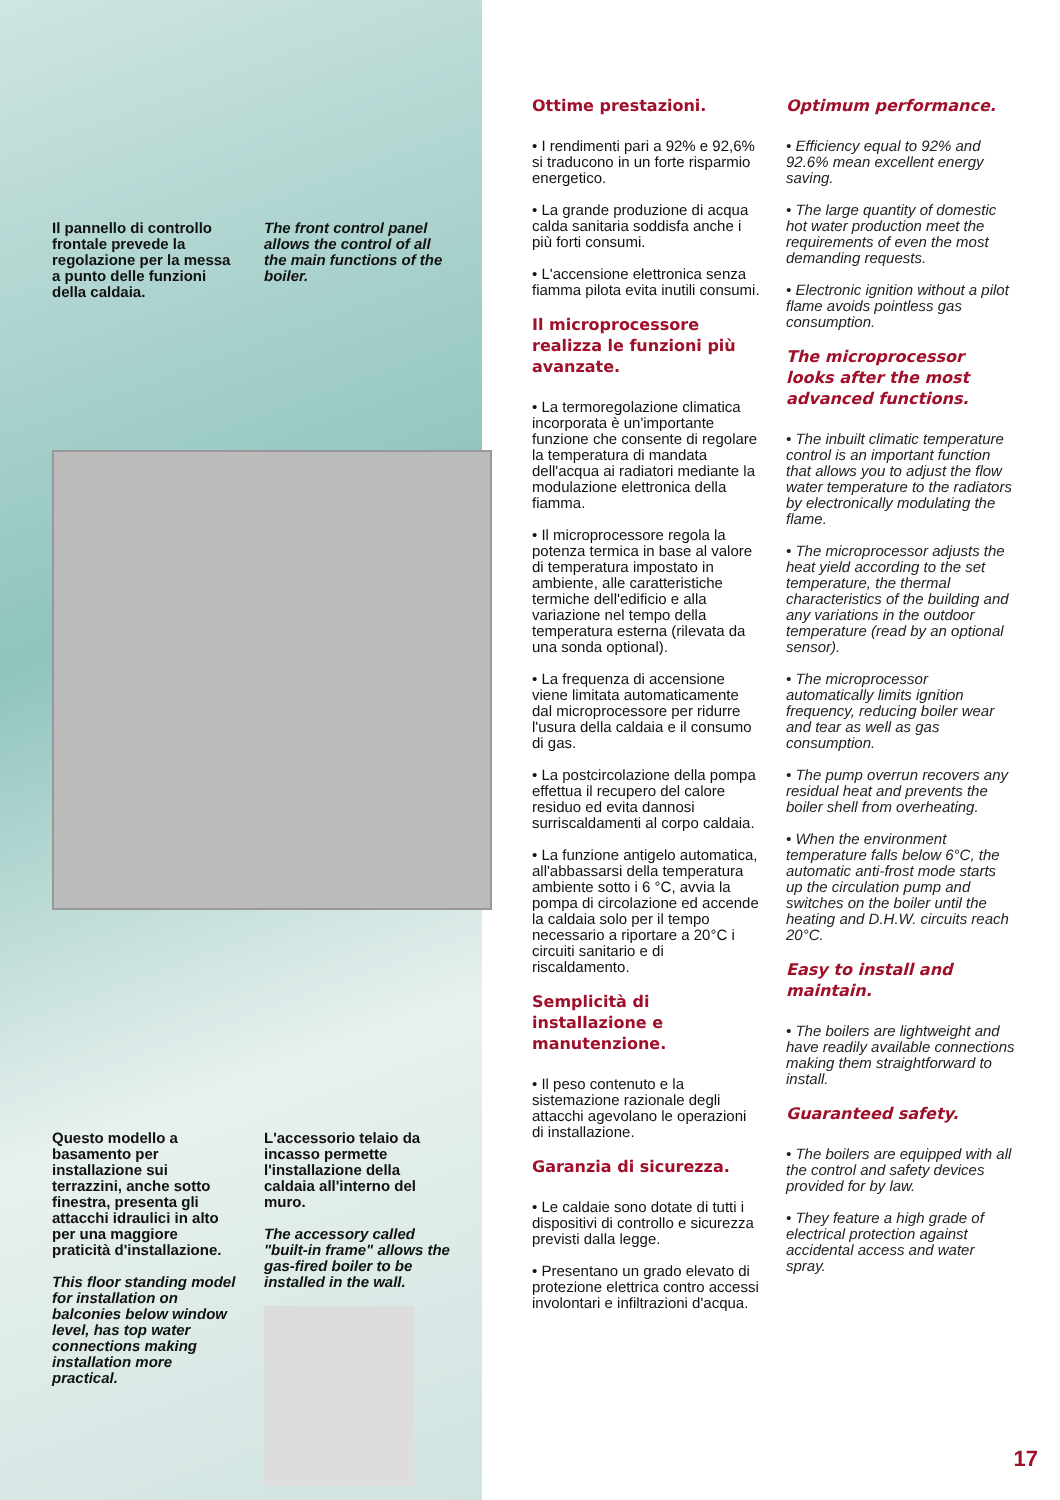Il pannello di controllo frontale prevede la regolazione per la messa a punto delle funzioni della caldaia.
The front control panel allows the control of all the main functions of the boiler.
Questo modello a basamento per installazione sui terrazzini, anche sotto finestra, presenta gli attacchi idraulici in alto per una maggiore praticità d'installazione.
This floor standing model for installation on balconies below window level, has top water connections making installation more practical.
L'accessorio telaio da incasso permette l'installazione della caldaia all'interno del muro.
The accessory called "built-in frame" allows the gas-fired boiler to be installed in the wall.
Ottime prestazioni.
• I rendimenti pari a 92% e 92,6% si traducono in un forte risparmio energetico.
• La grande produzione di acqua calda sanitaria soddisfa anche i più forti consumi.
• L'accensione elettronica senza fiamma pilota evita inutili consumi.
Il microprocessore realizza le funzioni più avanzate.
• La termoregolazione climatica incorporata è un'importante funzione che consente di regolare la temperatura di mandata dell'acqua ai radiatori mediante la modulazione elettronica della fiamma.
• Il microprocessore regola la potenza termica in base al valore di temperatura impostato in ambiente, alle caratteristiche termiche dell'edificio e alla variazione nel tempo della temperatura esterna (rilevata da una sonda optional).
• La frequenza di accensione viene limitata automaticamente dal microprocessore per ridurre l'usura della caldaia e il consumo di gas.
• La postcircolazione della pompa effettua il recupero del calore residuo ed evita dannosi surriscaldamenti al corpo caldaia.
• La funzione antigelo automatica, all'abbassarsi della temperatura ambiente sotto i 6 °C, avvia la pompa di circolazione ed accende la caldaia solo per il tempo necessario a riportare a 20°C i circuiti sanitario e di riscaldamento.
Semplicità di installazione e manutenzione.
• Il peso contenuto e la sistemazione razionale degli attacchi agevolano le operazioni di installazione.
Garanzia di sicurezza.
• Le caldaie sono dotate di tutti i dispositivi di controllo e sicurezza previsti dalla legge.
• Presentano un grado elevato di protezione elettrica contro accessi involontari e infiltrazioni d'acqua.
Optimum performance.
• Efficiency equal to 92% and 92.6% mean excellent energy saving.
• The large quantity of domestic hot water production meet the requirements of even the most demanding requests.
• Electronic ignition without a pilot flame avoids pointless gas consumption.
The microprocessor looks after the most advanced functions.
• The inbuilt climatic temperature control is an important function that allows you to adjust the flow water temperature to the radiators by electronically modulating the flame.
• The microprocessor adjusts the heat yield according to the set temperature, the thermal characteristics of the building and any variations in the outdoor temperature (read by an optional sensor).
• The microprocessor automatically limits ignition frequency, reducing boiler wear and tear as well as gas consumption.
• The pump overrun recovers any residual heat and prevents the boiler shell from overheating.
• When the environment temperature falls below 6°C, the automatic anti-frost mode starts up the circulation pump and switches on the boiler until the heating and D.H.W. circuits reach 20°C.
Easy to install and maintain.
• The boilers are lightweight and have readily available connections making them straightforward to install.
Guaranteed safety.
• The boilers are equipped with all the control and safety devices provided for by law.
• They feature a high grade of electrical protection against accidental access and water spray.
17